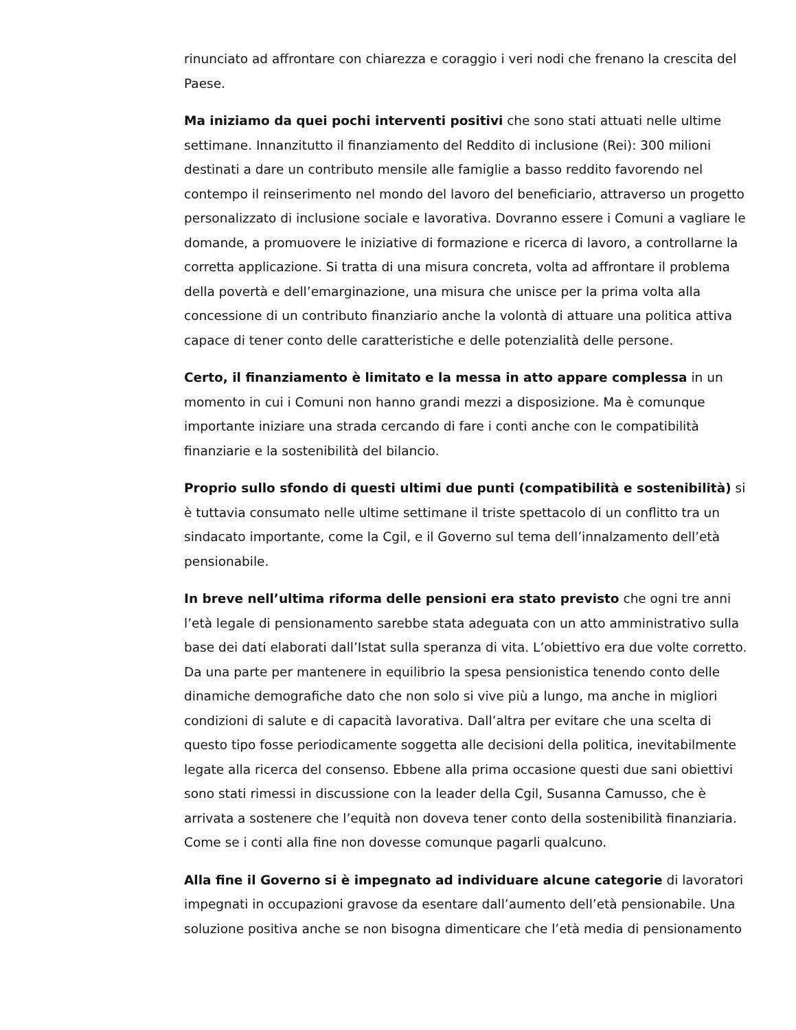rinunciato ad affrontare con chiarezza e coraggio i veri nodi che frenano la crescita del Paese.
Ma iniziamo da quei pochi interventi positivi che sono stati attuati nelle ultime settimane. Innanzitutto il finanziamento del Reddito di inclusione (Rei): 300 milioni destinati a dare un contributo mensile alle famiglie a basso reddito favorendo nel contempo il reinserimento nel mondo del lavoro del beneficiario, attraverso un progetto personalizzato di inclusione sociale e lavorativa. Dovranno essere i Comuni a vagliare le domande, a promuovere le iniziative di formazione e ricerca di lavoro, a controllarne la corretta applicazione. Si tratta di una misura concreta, volta ad affrontare il problema della povertà e dell’emarginazione, una misura che unisce per la prima volta alla concessione di un contributo finanziario anche la volontà di attuare una politica attiva capace di tener conto delle caratteristiche e delle potenzialità delle persone.
Certo, il finanziamento è limitato e la messa in atto appare complessa in un momento in cui i Comuni non hanno grandi mezzi a disposizione. Ma è comunque importante iniziare una strada cercando di fare i conti anche con le compatibilità finanziarie e la sostenibilità del bilancio.
Proprio sullo sfondo di questi ultimi due punti (compatibilità e sostenibilità) si è tuttavia consumato nelle ultime settimane il triste spettacolo di un conflitto tra un sindacato importante, come la Cgil, e il Governo sul tema dell’innalzamento dell’età pensionabile.
In breve nell’ultima riforma delle pensioni era stato previsto che ogni tre anni l’età legale di pensionamento sarebbe stata adeguata con un atto amministrativo sulla base dei dati elaborati dall’Istat sulla speranza di vita. L’obiettivo era due volte corretto. Da una parte per mantenere in equilibrio la spesa pensionistica tenendo conto delle dinamiche demografiche dato che non solo si vive più a lungo, ma anche in migliori condizioni di salute e di capacità lavorativa. Dall’altra per evitare che una scelta di questo tipo fosse periodicamente soggetta alle decisioni della politica, inevitabilmente legate alla ricerca del consenso. Ebbene alla prima occasione questi due sani obiettivi sono stati rimessi in discussione con la leader della Cgil, Susanna Camusso, che è arrivata a sostenere che l’equità non doveva tener conto della sostenibilità finanziaria. Come se i conti alla fine non dovesse comunque pagarli qualcuno.
Alla fine il Governo si è impegnato ad individuare alcune categorie di lavoratori impegnati in occupazioni gravose da esentare dall’aumento dell’età pensionabile. Una soluzione positiva anche se non bisogna dimenticare che l’età media di pensionamento